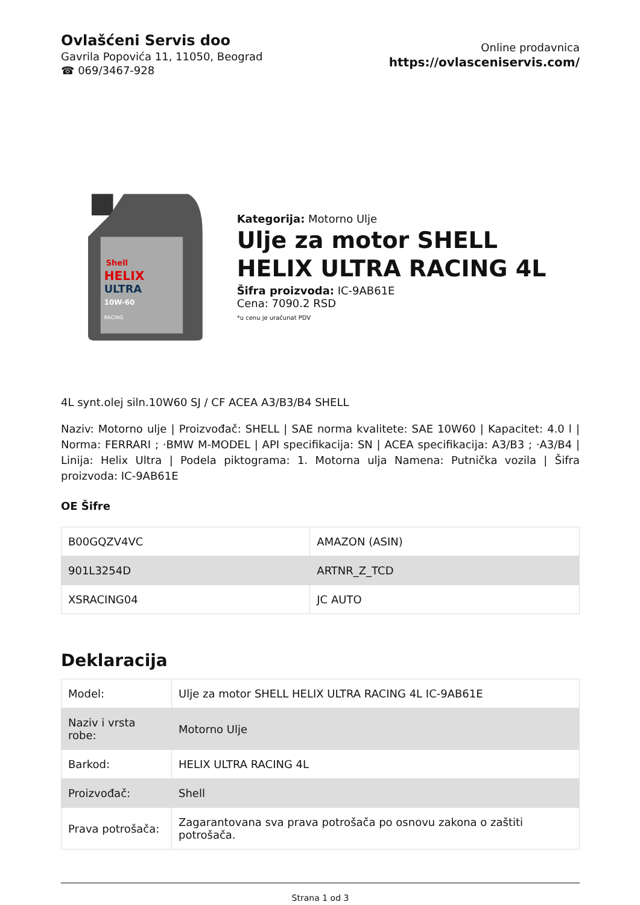Ovlašćeni Servis doo
Gavrila Popovića 11, 11050, Beograd
☎ 069/3467-928
Online prodavnica
https://ovlasceniservis.com/
Shell
HELIX
ULTRA
10W-60
RACING
Kategorija: Motorno Ulje
Ulje za motor SHELL HELIX ULTRA RACING 4L
Šifra proizvoda: IC-9AB61E
Cena: 7090.2 RSD
*u cenu je uračunat PDV
4L synt.olej siln.10W60 SJ / CF ACEA A3/B3/B4 SHELL
Naziv: Motorno ulje | Proizvođač: SHELL | SAE norma kvalitete: SAE 10W60 | Kapacitet: 4.0 l | Norma: FERRARI ; ·BMW M-MODEL | API specifikacija: SN | ACEA specifikacija: A3/B3 ; ·A3/B4 | Linija: Helix Ultra | Podela piktograma: 1. Motorna ulja Namena: Putnička vozila | Šifra proizvoda: IC-9AB61E
OE Šifre
| B00GQZV4VC | AMAZON (ASIN) |
| 901L3254D | ARTNR_Z_TCD |
| XSRACING04 | JC AUTO |
Deklaracija
| Model: | Ulje za motor SHELL HELIX ULTRA RACING 4L IC-9AB61E |
| Naziv i vrsta robe: | Motorno Ulje |
| Barkod: | HELIX ULTRA RACING 4L |
| Proizvođač: | Shell |
| Prava potrošača: | Zagarantovana sva prava potrošača po osnovu zakona o zaštiti potrošača. |
Strana 1 od 3